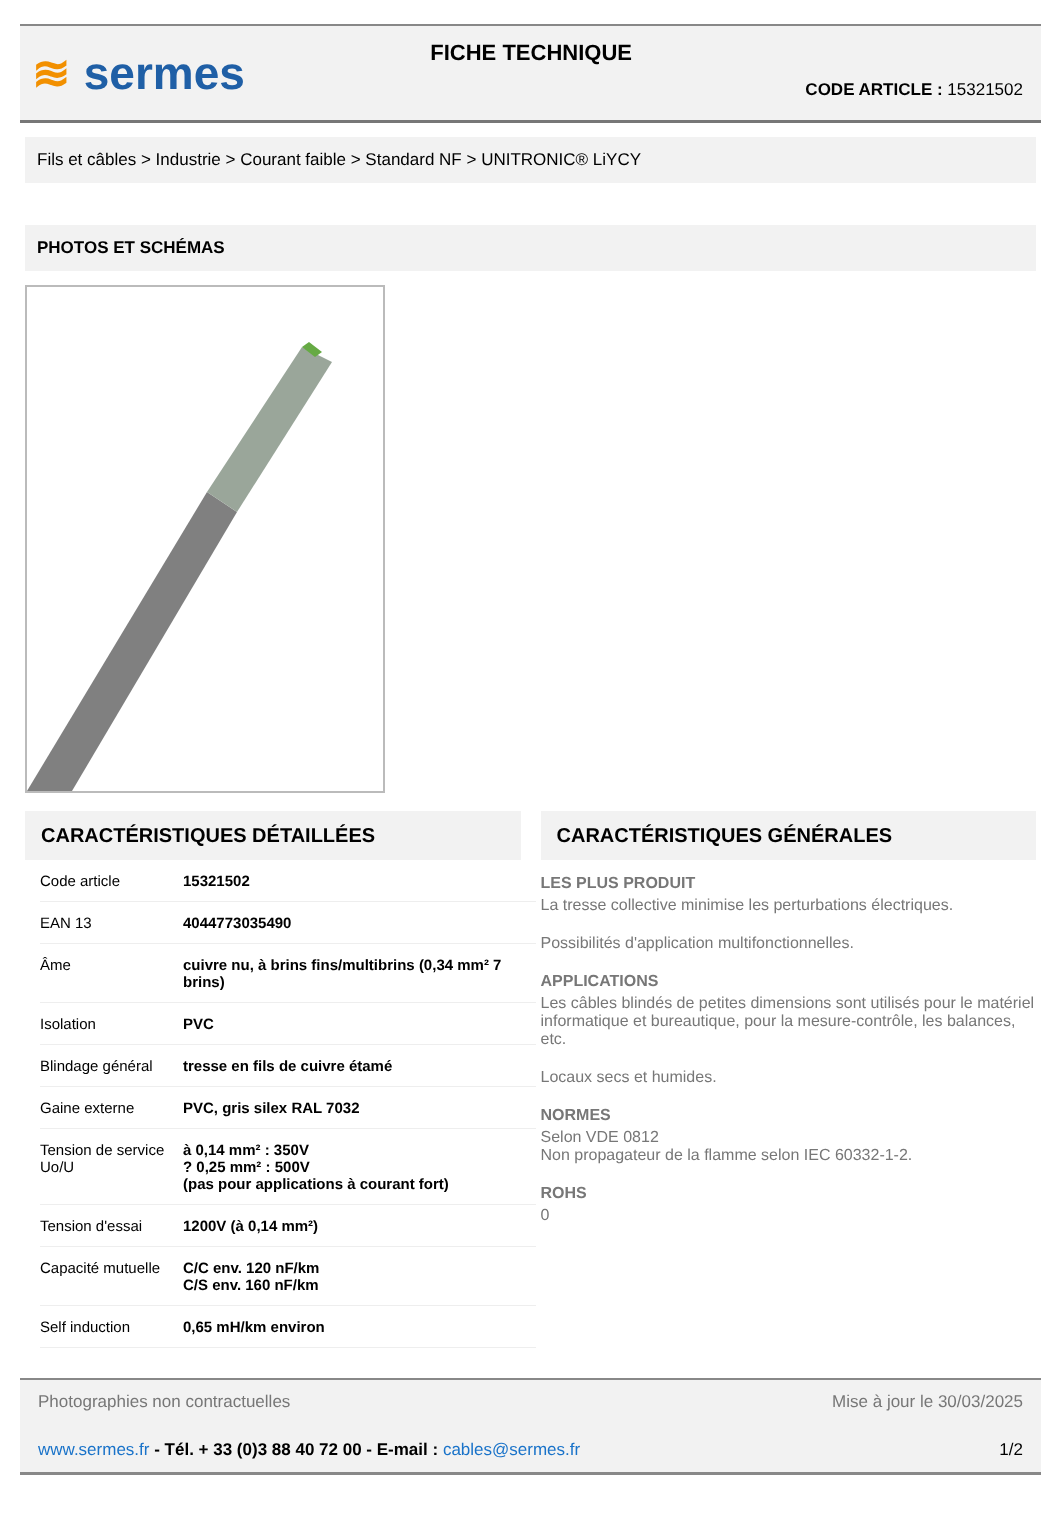≋ sermes
FICHE TECHNIQUE
CODE ARTICLE : 15321502
Fils et câbles > Industrie > Courant faible > Standard NF > UNITRONIC® LiYCY
PHOTOS ET SCHÉMAS
CARACTÉRISTIQUES DÉTAILLÉES
| Code article | 15321502 |
| EAN 13 | 4044773035490 |
| Âme | cuivre nu, à brins fins/multibrins (0,34 mm² 7 brins) |
| Isolation | PVC |
| Blindage général | tresse en fils de cuivre étamé |
| Gaine externe | PVC, gris silex RAL 7032 |
| Tension de service Uo/U | à 0,14 mm² : 350V ? 0,25 mm² : 500V (pas pour applications à courant fort) |
| Tension d'essai | 1200V (à 0,14 mm²) |
| Capacité mutuelle | C/C env. 120 nF/km C/S env. 160 nF/km |
| Self induction | 0,65 mH/km environ |
CARACTÉRISTIQUES GÉNÉRALES
LES PLUS PRODUIT
La tresse collective minimise les perturbations électriques.
Possibilités d'application multifonctionnelles.
APPLICATIONS
Les câbles blindés de petites dimensions sont utilisés pour le matériel informatique et bureautique, pour la mesure-contrôle, les balances, etc.
Locaux secs et humides.
NORMES
Selon VDE 0812
Non propagateur de la flamme selon IEC 60332-1-2.
ROHS
0
Photographies non contractuelles Mise à jour le 30/03/2025
www.sermes.fr - Tél. + 33 (0)3 88 40 72 00 - E-mail : cables@sermes.fr 1/2